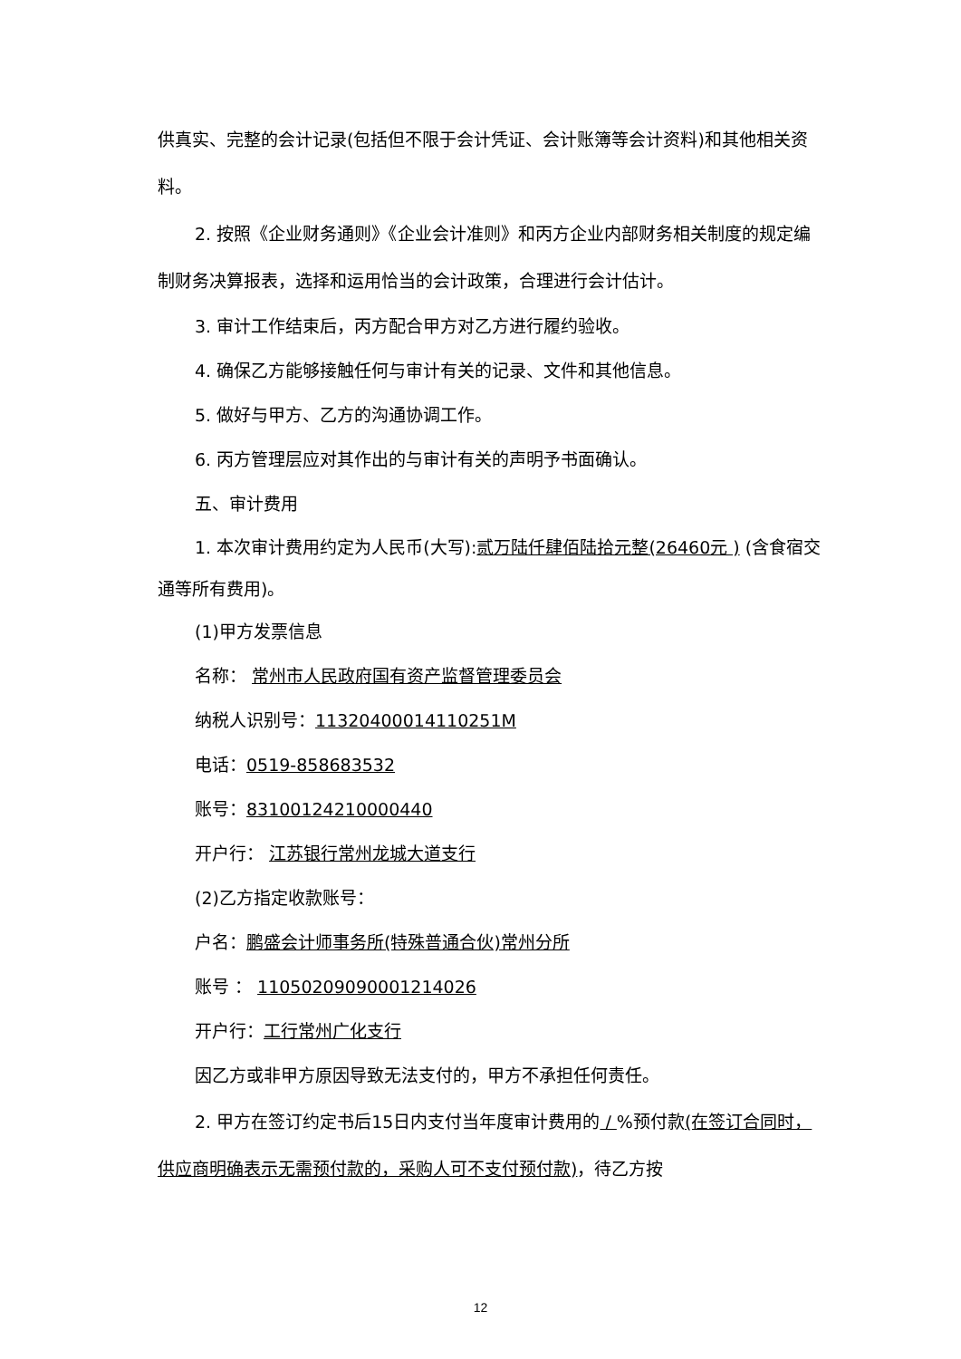供真实、完整的会计记录(包括但不限于会计凭证、会计账簿等会计资料)和其他相关资料。
2. 按照《企业财务通则》《企业会计准则》和丙方企业内部财务相关制度的规定编制财务决算报表，选择和运用恰当的会计政策，合理进行会计估计。
3. 审计工作结束后，丙方配合甲方对乙方进行履约验收。
4. 确保乙方能够接触任何与审计有关的记录、文件和其他信息。
5. 做好与甲方、乙方的沟通协调工作。
6. 丙方管理层应对其作出的与审计有关的声明予书面确认。
五、审计费用
1. 本次审计费用约定为人民币(大写):贰万陆仟肆佰陆拾元整(26460元 ) (含食宿交通等所有费用)。
(1)甲方发票信息
名称： 常州市人民政府国有资产监督管理委员会
纳税人识别号：11320400014110251M
电话：0519-858683532
账号：83100124210000440
开户行： 江苏银行常州龙城大道支行
(2)乙方指定收款账号：
户名：鹏盛会计师事务所(特殊普通合伙)常州分所
账号 ： 11050209090001214026
开户行：工行常州广化支行
因乙方或非甲方原因导致无法支付的，甲方不承担任何责任。
2. 甲方在签订约定书后15日内支付当年度审计费用的 / %预付款(在签订合同时，供应商明确表示无需预付款的，采购人可不支付预付款)，待乙方按
12